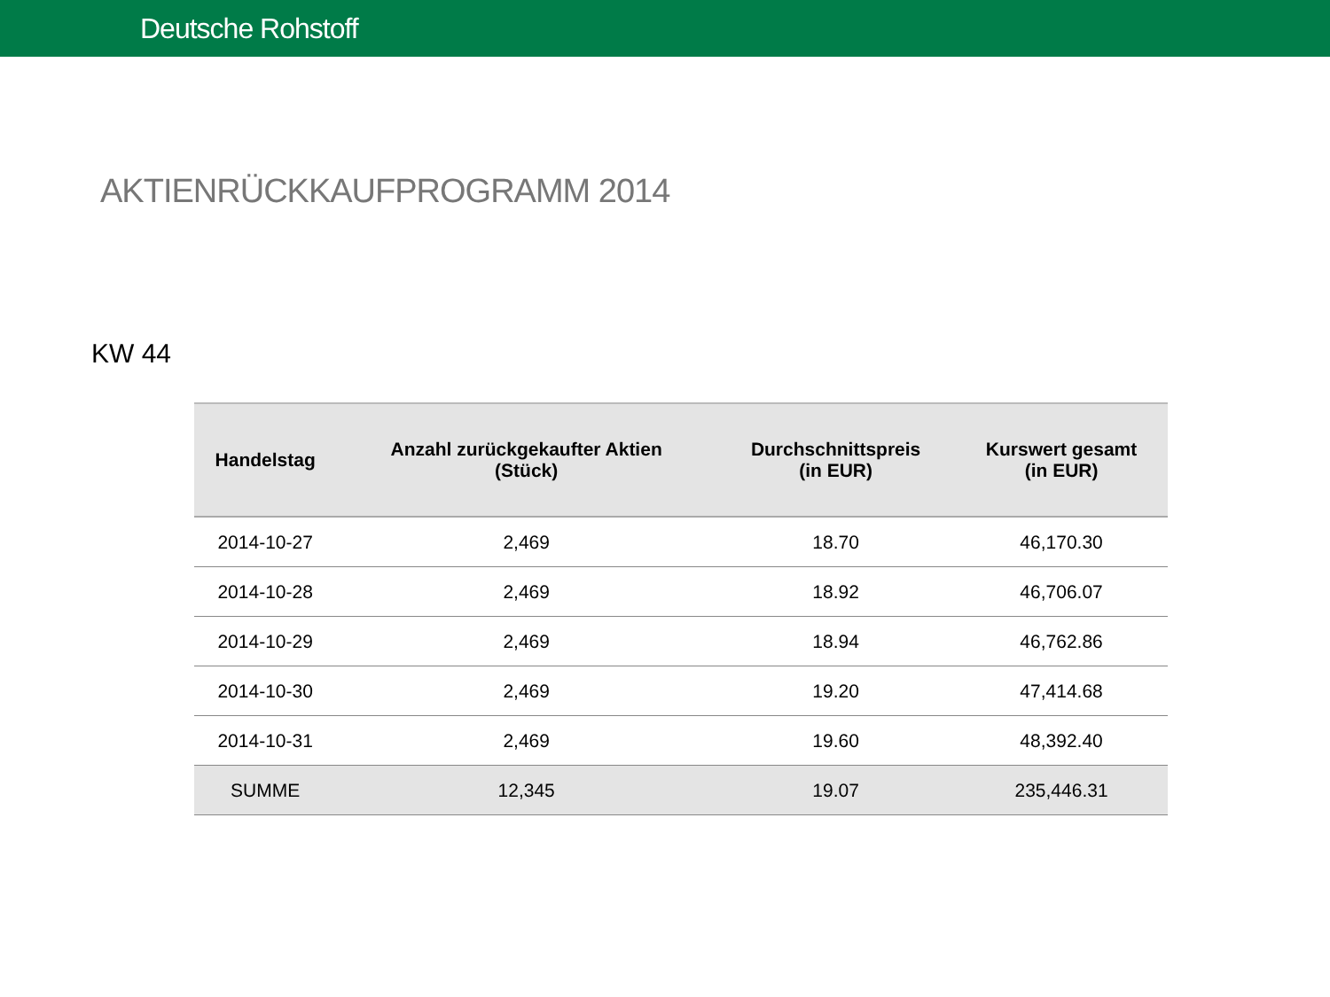Deutsche Rohstoff
AKTIENRÜCKKAUFPROGRAMM 2014
KW 44
| Handelstag | Anzahl zurückgekaufter Aktien (Stück) | Durchschnittspreis (in EUR) | Kurswert gesamt (in EUR) |
| --- | --- | --- | --- |
| 2014-10-27 | 2,469 | 18.70 | 46,170.30 |
| 2014-10-28 | 2,469 | 18.92 | 46,706.07 |
| 2014-10-29 | 2,469 | 18.94 | 46,762.86 |
| 2014-10-30 | 2,469 | 19.20 | 47,414.68 |
| 2014-10-31 | 2,469 | 19.60 | 48,392.40 |
| SUMME | 12,345 | 19.07 | 235,446.31 |